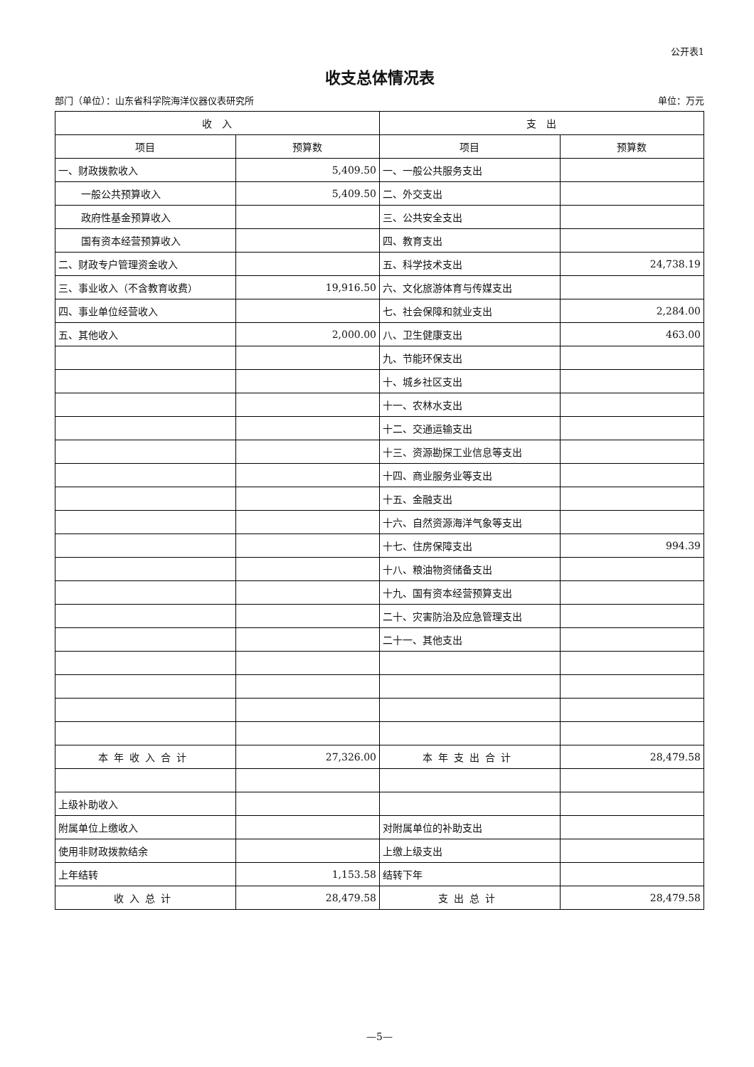公开表1
收支总体情况表
部门（单位）：山东省科学院海洋仪器仪表研究所 单位：万元
| 收 入 | | 支 出 | |
| --- | --- | --- | --- |
| 项目 | 预算数 | 项目 | 预算数 |
| 一、财政拨款收入 | 5,409.50 | 一、一般公共服务支出 | |
| 一般公共预算收入 | 5,409.50 | 二、外交支出 | |
| 政府性基金预算收入 | | 三、公共安全支出 | |
| 国有资本经营预算收入 | | 四、教育支出 | |
| 二、财政专户管理资金收入 | | 五、科学技术支出 | 24,738.19 |
| 三、事业收入（不含教育收费） | 19,916.50 | 六、文化旅游体育与传媒支出 | |
| 四、事业单位经营收入 | | 七、社会保障和就业支出 | 2,284.00 |
| 五、其他收入 | 2,000.00 | 八、卫生健康支出 | 463.00 |
| | | 九、节能环保支出 | |
| | | 十、城乡社区支出 | |
| | | 十一、农林水支出 | |
| | | 十二、交通运输支出 | |
| | | 十三、资源勘探工业信息等支出 | |
| | | 十四、商业服务业等支出 | |
| | | 十五、金融支出 | |
| | | 十六、自然资源海洋气象等支出 | |
| | | 十七、住房保障支出 | 994.39 |
| | | 十八、粮油物资储备支出 | |
| | | 十九、国有资本经营预算支出 | |
| | | 二十、灾害防治及应急管理支出 | |
| | | 二十一、其他支出 | |
| 本年收入合计 | 27,326.00 | 本年支出合计 | 28,479.58 |
| 上级补助收入 | | | |
| 附属单位上缴收入 | | 对附属单位的补助支出 | |
| 使用非财政拨款结余 | | 上缴上级支出 | |
| 上年结转 | 1,153.58 | 结转下年 | |
| 收入总计 | 28,479.58 | 支出总计 | 28,479.58 |
—5—